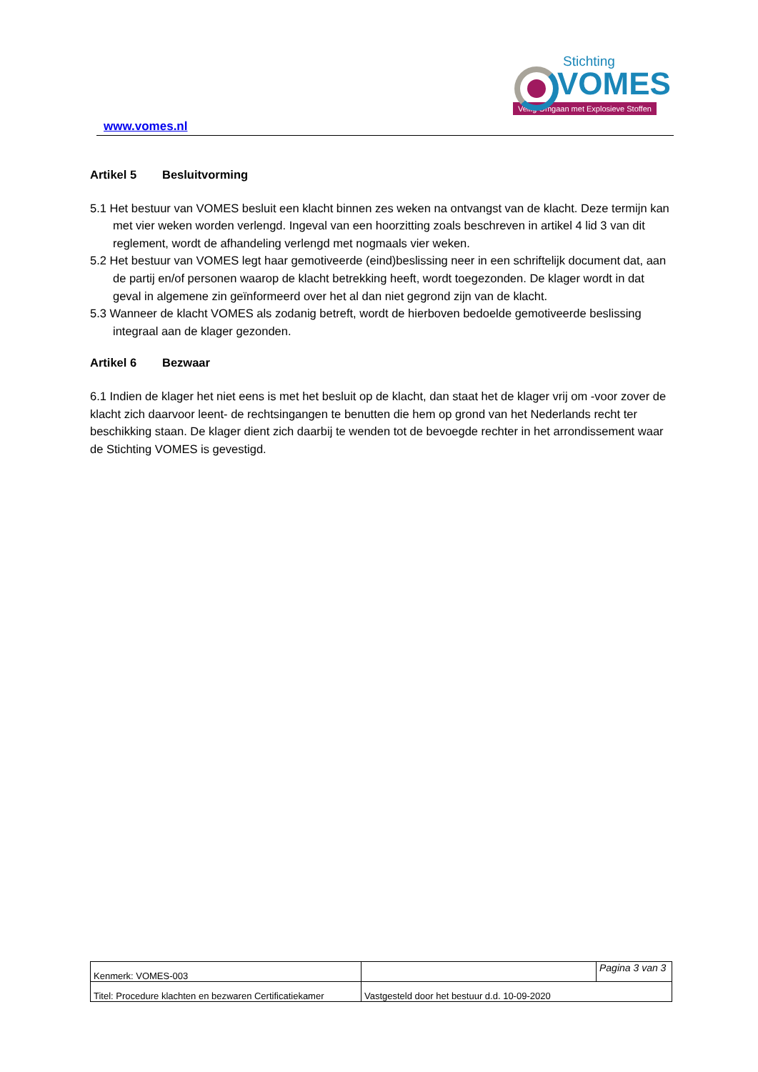www.vomes.nl
Stichting
VOMES
Veilig Omgaan met Explosieve Stoffen
Artikel 5 Besluitvorming
5.1 Het bestuur van VOMES besluit een klacht binnen zes weken na ontvangst van de klacht. Deze termijn kan met vier weken worden verlengd. Ingeval van een hoorzitting zoals beschreven in artikel 4 lid 3 van dit reglement, wordt de afhandeling verlengd met nogmaals vier weken.
5.2 Het bestuur van VOMES legt haar gemotiveerde (eind)beslissing neer in een schriftelijk document dat, aan de partij en/of personen waarop de klacht betrekking heeft, wordt toegezonden. De klager wordt in dat geval in algemene zin geïnformeerd over het al dan niet gegrond zijn van de klacht.
5.3 Wanneer de klacht VOMES als zodanig betreft, wordt de hierboven bedoelde gemotiveerde beslissing integraal aan de klager gezonden.
Artikel 6 Bezwaar
6.1 Indien de klager het niet eens is met het besluit op de klacht, dan staat het de klager vrij om -voor zover de klacht zich daarvoor leent- de rechtsingangen te benutten die hem op grond van het Nederlands recht ter beschikking staan. De klager dient zich daarbij te wenden tot de bevoegde rechter in het arrondissement waar de Stichting VOMES is gevestigd.
| Kenmerk: VOMES-003 | | Pagina 3 van 3 |
| Titel: Procedure klachten en bezwaren Certificatiekamer | Vastgesteld door het bestuur d.d. 10-09-2020 | |